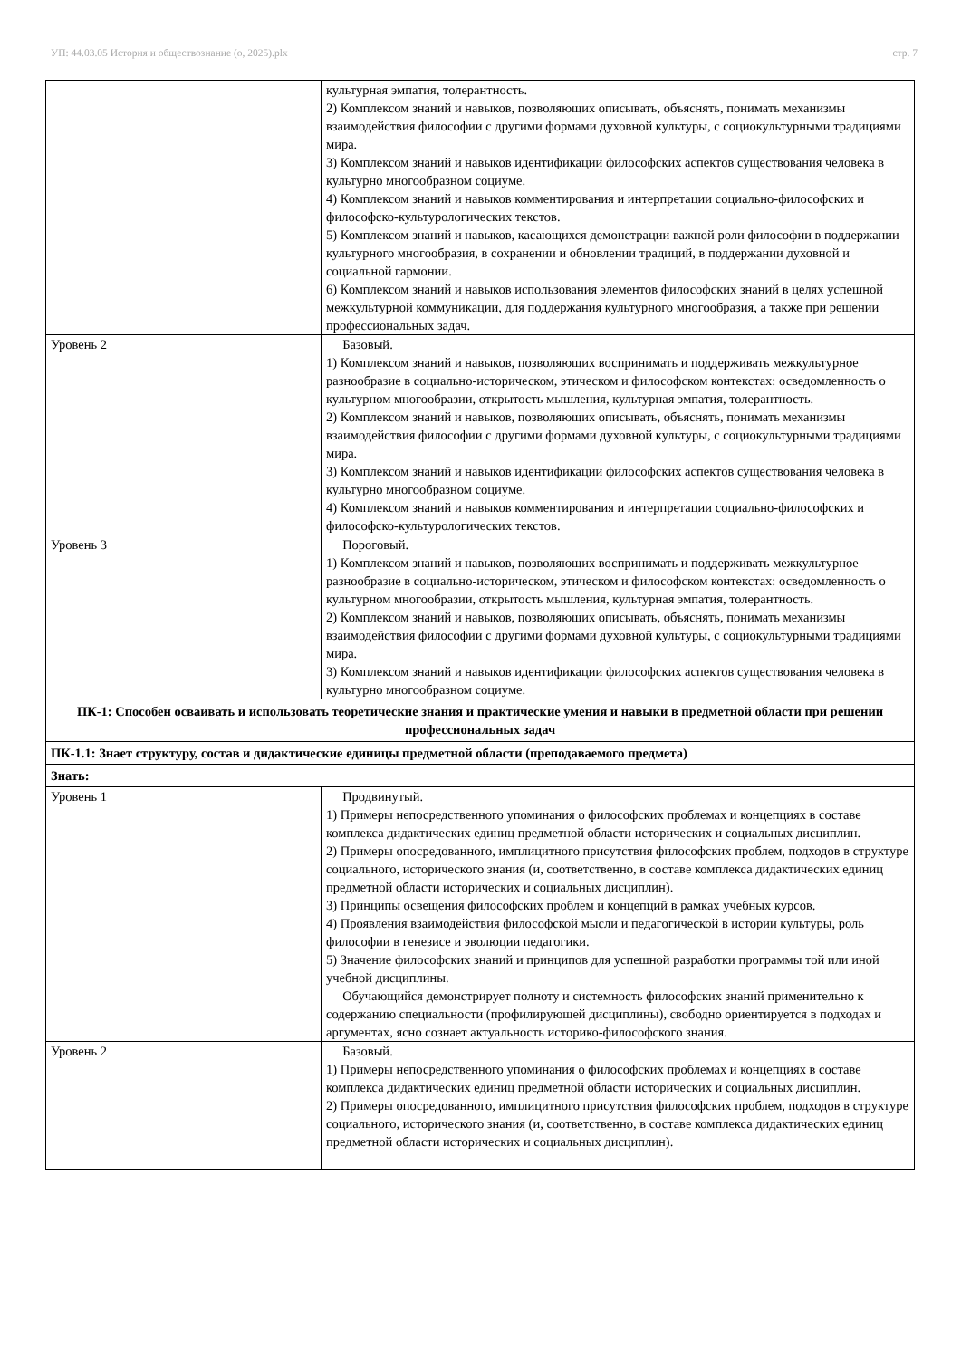УП: 44.03.05 История и обществознание (о, 2025).plx стр. 7
| | культурная эмпатия, толерантность. 2) Комплексом знаний и навыков, позволяющих описывать, объяснять, понимать механизмы взаимодействия философии с другими формами духовной культуры, с социокультурными традициями мира. 3) Комплексом знаний и навыков идентификации философских аспектов существования человека в культурно многообразном социуме. 4) Комплексом знаний и навыков комментирования и интерпретации социально-философских и философско-культурологических текстов. 5) Комплексом знаний и навыков, касающихся демонстрации важной роли философии в поддержании культурного многообразия, в сохранении и обновлении традиций, в поддержании духовной и социальной гармонии. 6) Комплексом знаний и навыков использования элементов философских знаний в целях успешной межкультурной коммуникации, для поддержания культурного многообразия, а также при решении профессиональных задач. |
| Уровень 2 | Базовый. 1) Комплексом знаний и навыков, позволяющих воспринимать и поддерживать межкультурное разнообразие в социально-историческом, этическом и философском контекстах: осведомленность о культурном многообразии, открытость мышления, культурная эмпатия, толерантность. 2) Комплексом знаний и навыков, позволяющих описывать, объяснять, понимать механизмы взаимодействия философии с другими формами духовной культуры, с социокультурными традициями мира. 3) Комплексом знаний и навыков идентификации философских аспектов существования человека в культурно многообразном социуме. 4) Комплексом знаний и навыков комментирования и интерпретации социально-философских и философско-культурологических текстов. |
| Уровень 3 | Пороговый. 1) Комплексом знаний и навыков, позволяющих воспринимать и поддерживать межкультурное разнообразие в социально-историческом, этическом и философском контекстах: осведомленность о культурном многообразии, открытость мышления, культурная эмпатия, толерантность. 2) Комплексом знаний и навыков, позволяющих описывать, объяснять, понимать механизмы взаимодействия философии с другими формами духовной культуры, с социокультурными традициями мира. 3) Комплексом знаний и навыков идентификации философских аспектов существования человека в культурно многообразном социуме. |
| ПК-1: Способен осваивать и использовать теоретические знания и практические умения и навыки в предметной области при решении профессиональных задач | |
| ПК-1.1: Знает структуру, состав и дидактические единицы предметной области (преподаваемого предмета) | |
| Знать: | |
| Уровень 1 | Продвинутый. 1) Примеры непосредственного упоминания о философских проблемах и концепциях в составе комплекса дидактических единиц предметной области исторических и социальных дисциплин. 2) Примеры опосредованного, имплицитного присутствия философских проблем, подходов в структуре социального, исторического знания (и, соответственно, в составе комплекса дидактических единиц предметной области исторических и социальных дисциплин). 3) Принципы освещения философских проблем и концепций в рамках учебных курсов. 4) Проявления взаимодействия философской мысли и педагогической в истории культуры, роль философии в генезисе и эволюции педагогики. 5) Значение философских знаний и принципов для успешной разработки программы той или иной учебной дисциплины. Обучающийся демонстрирует полноту и системность философских знаний применительно к содержанию специальности (профилирующей дисциплины), свободно ориентируется в подходах и аргументах, ясно сознает актуальность историко-философского знания. |
| Уровень 2 | Базовый. 1) Примеры непосредственного упоминания о философских проблемах и концепциях в составе комплекса дидактических единиц предметной области исторических и социальных дисциплин. 2) Примеры опосредованного, имплицитного присутствия философских проблем, подходов в структуре социального, исторического знания (и, соответственно, в составе комплекса дидактических единиц предметной области исторических и социальных дисциплин). |